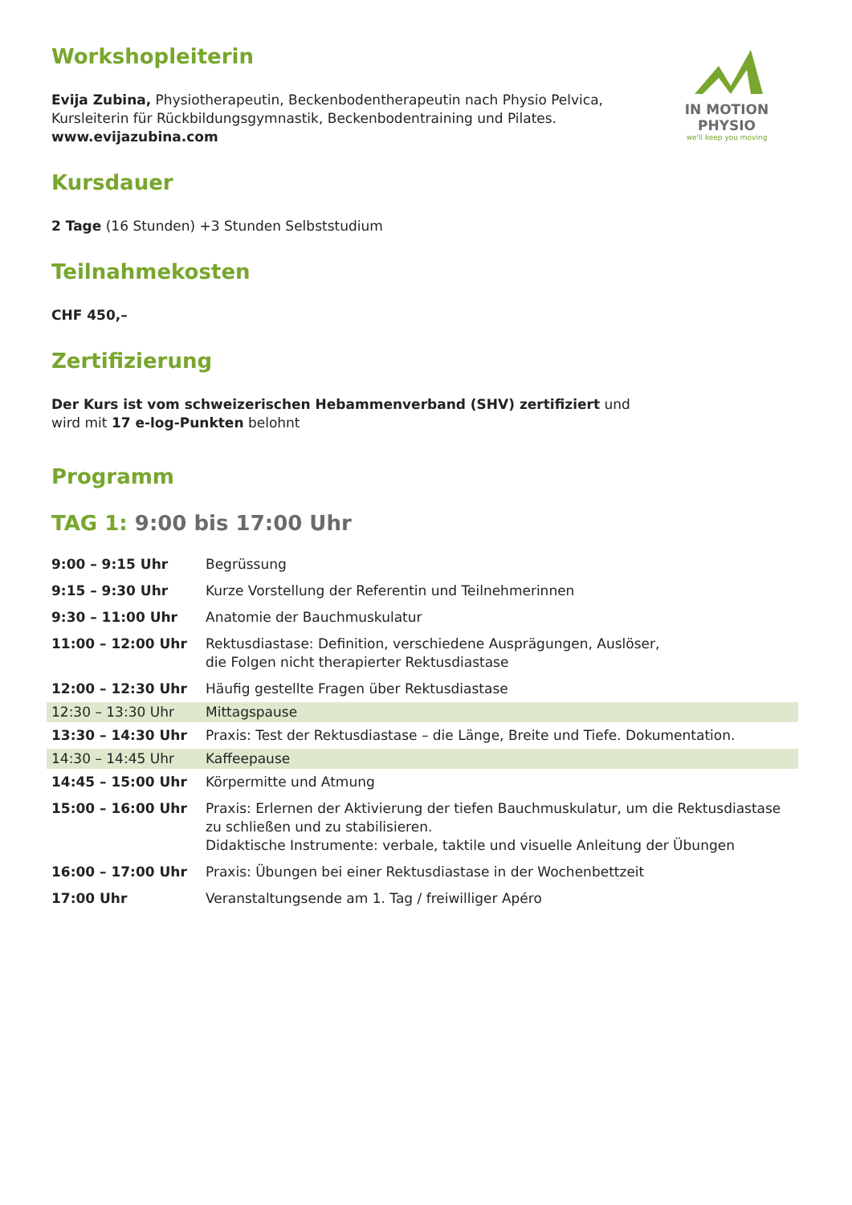IN MOTION PHYSIO
we'll keep you moving
Workshopleiterin
Evija Zubina, Physiotherapeutin, Beckenbodentherapeutin nach Physio Pelvica,
Kursleiterin für Rückbildungsgymnastik, Beckenbodentraining und Pilates.
www.evijazubina.com
Kursdauer
2 Tage (16 Stunden) +3 Stunden Selbststudium
Teilnahmekosten
CHF 450,–
Zertifizierung
Der Kurs ist vom schweizerischen Hebammenverband (SHV) zertifiziert und
wird mit 17 e-log-Punkten belohnt
Programm
TAG 1: 9:00 bis 17:00 Uhr
| 9:00 – 9:15 Uhr | Begrüssung |
| 9:15 – 9:30 Uhr | Kurze Vorstellung der Referentin und Teilnehmerinnen |
| 9:30 – 11:00 Uhr | Anatomie der Bauchmuskulatur |
| 11:00 – 12:00 Uhr | Rektusdiastase: Definition, verschiedene Ausprägungen, Auslöser, die Folgen nicht therapierter Rektusdiastase |
| 12:00 – 12:30 Uhr | Häufig gestellte Fragen über Rektusdiastase |
| 12:30 – 13:30 Uhr | Mittagspause |
| 13:30 – 14:30 Uhr | Praxis: Test der Rektusdiastase – die Länge, Breite und Tiefe. Dokumentation. |
| 14:30 – 14:45 Uhr | Kaffeepause |
| 14:45 – 15:00 Uhr | Körpermitte und Atmung |
| 15:00 – 16:00 Uhr | Praxis: Erlernen der Aktivierung der tiefen Bauchmuskulatur, um die Rektusdiastase zu schließen und zu stabilisieren. Didaktische Instrumente: verbale, taktile und visuelle Anleitung der Übungen |
| 16:00 – 17:00 Uhr | Praxis: Übungen bei einer Rektusdiastase in der Wochenbettzeit |
| 17:00 Uhr | Veranstaltungsende am 1. Tag / freiwilliger Apéro |